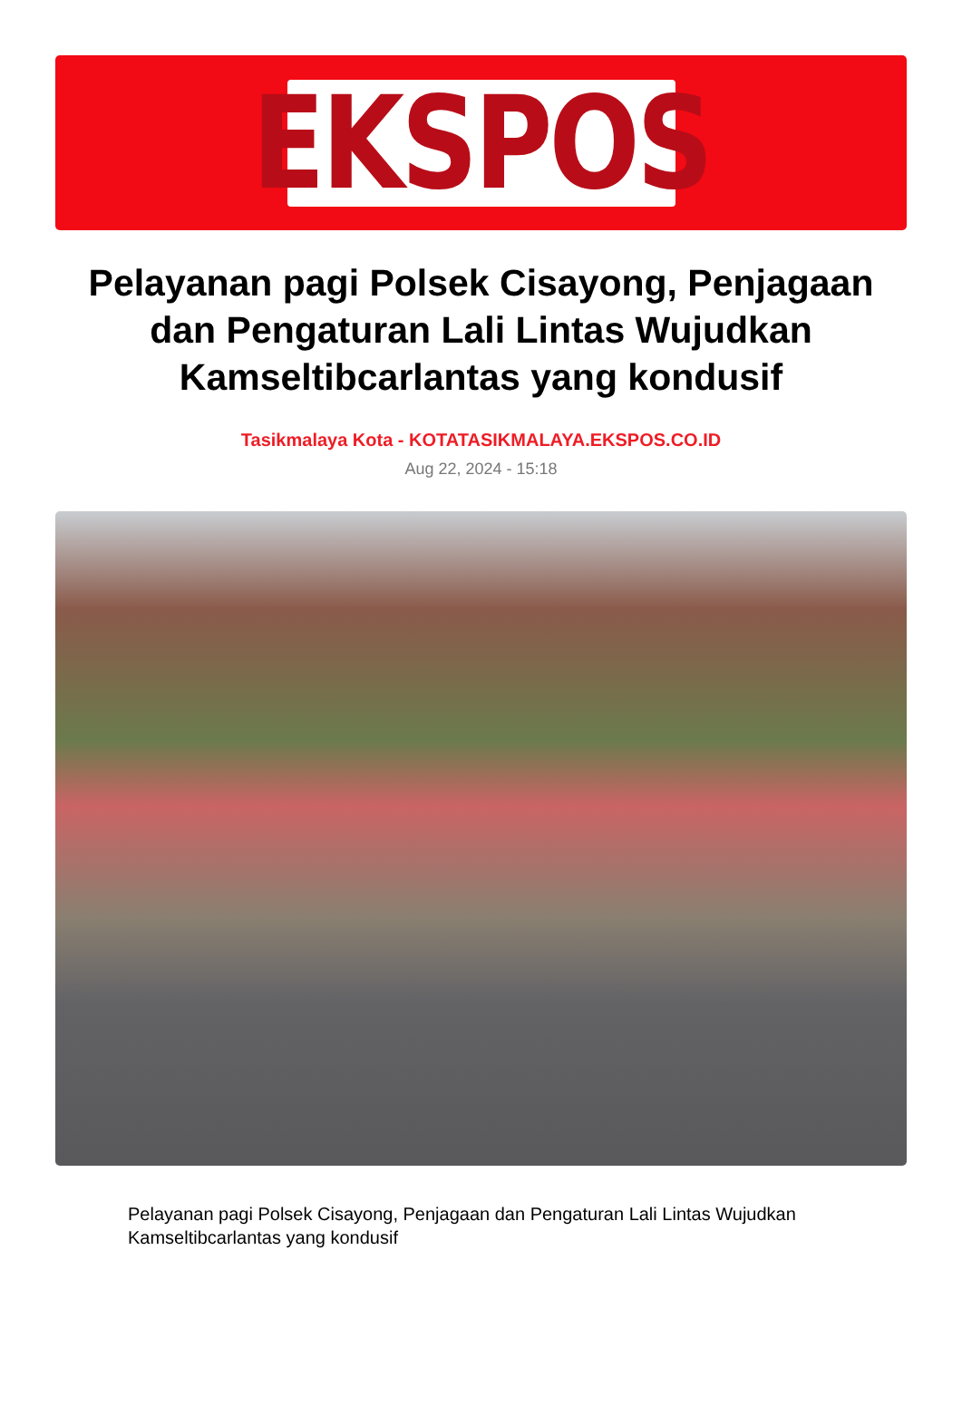EKSPOS
Pelayanan pagi Polsek Cisayong, Penjagaan dan Pengaturan Lali Lintas Wujudkan Kamseltibcarlantas yang kondusif
Tasikmalaya Kota - KOTATASIKMALAYA.EKSPOS.CO.ID
Aug 22, 2024 - 15:18
Pelayanan pagi Polsek Cisayong, Penjagaan dan Pengaturan Lali Lintas Wujudkan Kamseltibcarlantas yang kondusif